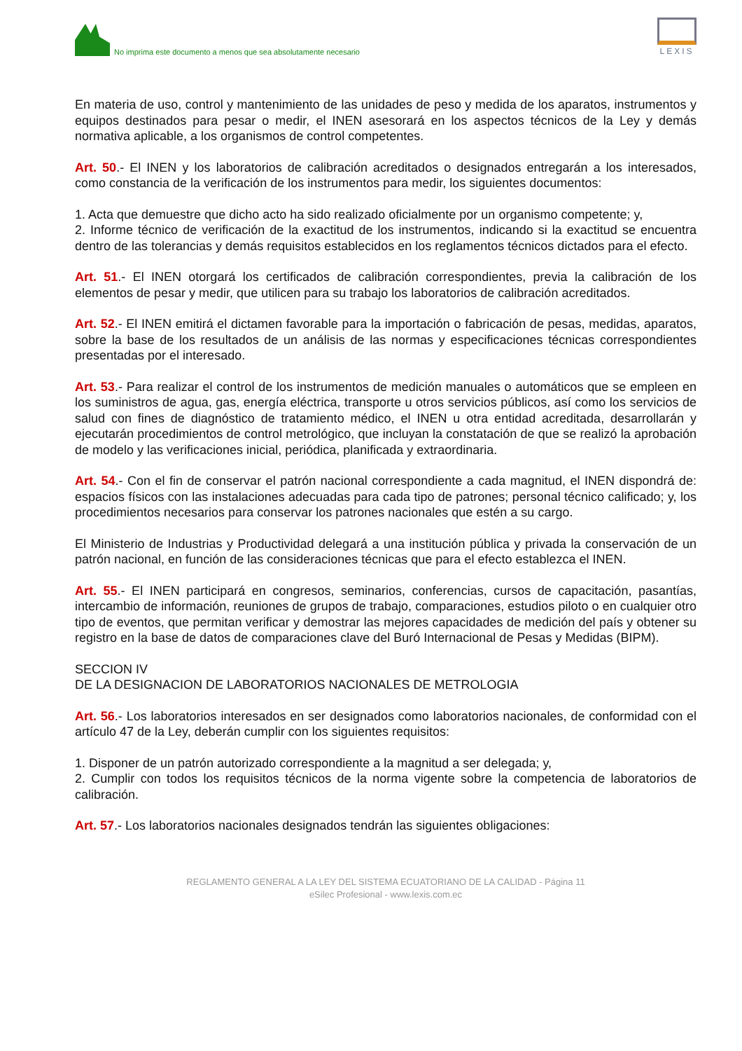No imprima este documento a menos que sea absolutamente necesario
LEXIS
En materia de uso, control y mantenimiento de las unidades de peso y medida de los aparatos, instrumentos y equipos destinados para pesar o medir, el INEN asesorará en los aspectos técnicos de la Ley y demás normativa aplicable, a los organismos de control competentes.
Art. 50.- El INEN y los laboratorios de calibración acreditados o designados entregarán a los interesados, como constancia de la verificación de los instrumentos para medir, los siguientes documentos:
1. Acta que demuestre que dicho acto ha sido realizado oficialmente por un organismo competente; y,
2. Informe técnico de verificación de la exactitud de los instrumentos, indicando si la exactitud se encuentra dentro de las tolerancias y demás requisitos establecidos en los reglamentos técnicos dictados para el efecto.
Art. 51.- El INEN otorgará los certificados de calibración correspondientes, previa la calibración de los elementos de pesar y medir, que utilicen para su trabajo los laboratorios de calibración acreditados.
Art. 52.- El INEN emitirá el dictamen favorable para la importación o fabricación de pesas, medidas, aparatos, sobre la base de los resultados de un análisis de las normas y especificaciones técnicas correspondientes presentadas por el interesado.
Art. 53.- Para realizar el control de los instrumentos de medición manuales o automáticos que se empleen en los suministros de agua, gas, energía eléctrica, transporte u otros servicios públicos, así como los servicios de salud con fines de diagnóstico de tratamiento médico, el INEN u otra entidad acreditada, desarrollarán y ejecutarán procedimientos de control metrológico, que incluyan la constatación de que se realizó la aprobación de modelo y las verificaciones inicial, periódica, planificada y extraordinaria.
Art. 54.- Con el fin de conservar el patrón nacional correspondiente a cada magnitud, el INEN dispondrá de: espacios físicos con las instalaciones adecuadas para cada tipo de patrones; personal técnico calificado; y, los procedimientos necesarios para conservar los patrones nacionales que estén a su cargo.
El Ministerio de Industrias y Productividad delegará a una institución pública y privada la conservación de un patrón nacional, en función de las consideraciones técnicas que para el efecto establezca el INEN.
Art. 55.- El INEN participará en congresos, seminarios, conferencias, cursos de capacitación, pasantías, intercambio de información, reuniones de grupos de trabajo, comparaciones, estudios piloto o en cualquier otro tipo de eventos, que permitan verificar y demostrar las mejores capacidades de medición del país y obtener su registro en la base de datos de comparaciones clave del Buró Internacional de Pesas y Medidas (BIPM).
SECCION IV
DE LA DESIGNACION DE LABORATORIOS NACIONALES DE METROLOGIA
Art. 56.- Los laboratorios interesados en ser designados como laboratorios nacionales, de conformidad con el artículo 47 de la Ley, deberán cumplir con los siguientes requisitos:
1. Disponer de un patrón autorizado correspondiente a la magnitud a ser delegada; y,
2. Cumplir con todos los requisitos técnicos de la norma vigente sobre la competencia de laboratorios de calibración.
Art. 57.- Los laboratorios nacionales designados tendrán las siguientes obligaciones:
REGLAMENTO GENERAL A LA LEY DEL SISTEMA ECUATORIANO DE LA CALIDAD - Página 11
eSilec Profesional - www.lexis.com.ec